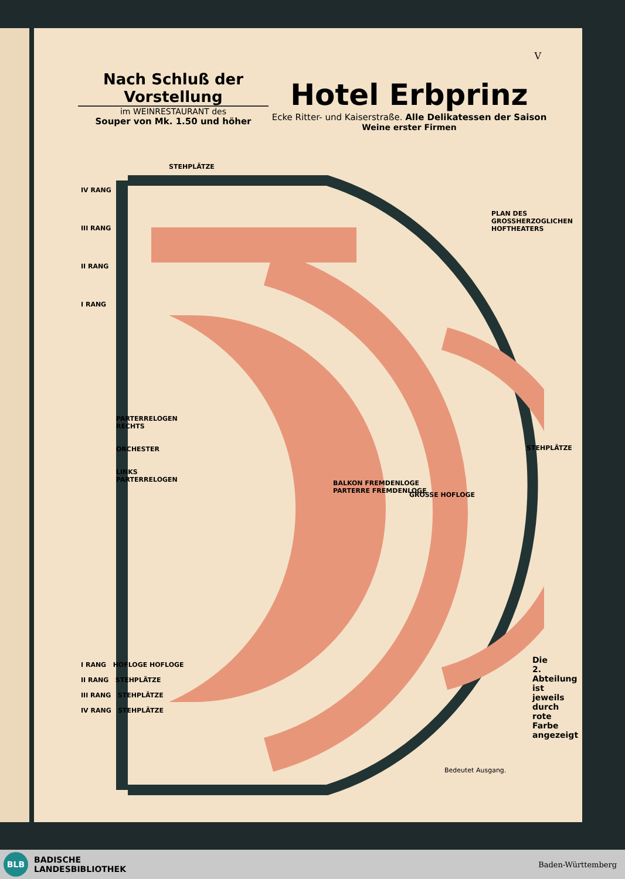V
Nach Schluß der Vorstellung
im WEINRESTAURANT des
Souper von Mk. 1.50 und höher
Hotel Erbprinz
Ecke Ritter- und Kaiserstraße. Alle Delikatessen der Saison
Weine erster Firmen
IV RANG
III RANG
II RANG
I RANG
STEHPLÄTZE
PLAN DES GROSSHERZOGLICHEN HOFTHEATERS
PARTERRELOGEN
RECHTS
ORCHESTER
LINKS
PARTERRELOGEN
GROSSE HOFLOGE
BALKON FREMDENLOGE
PARTERRE FREMDENLOGE
STEHPLÄTZE
I RANG HOFLOGE HOFLOGE
II RANG STEHPLÄTZE
III RANG STEHPLÄTZE
IV RANG STEHPLÄTZE
Bedeutet Ausgang.
Die 2. Abteilung ist jeweils durch rote Farbe angezeigt
BLB
BADISCHE
LANDESBIBLIOTHEK
Baden-Württemberg